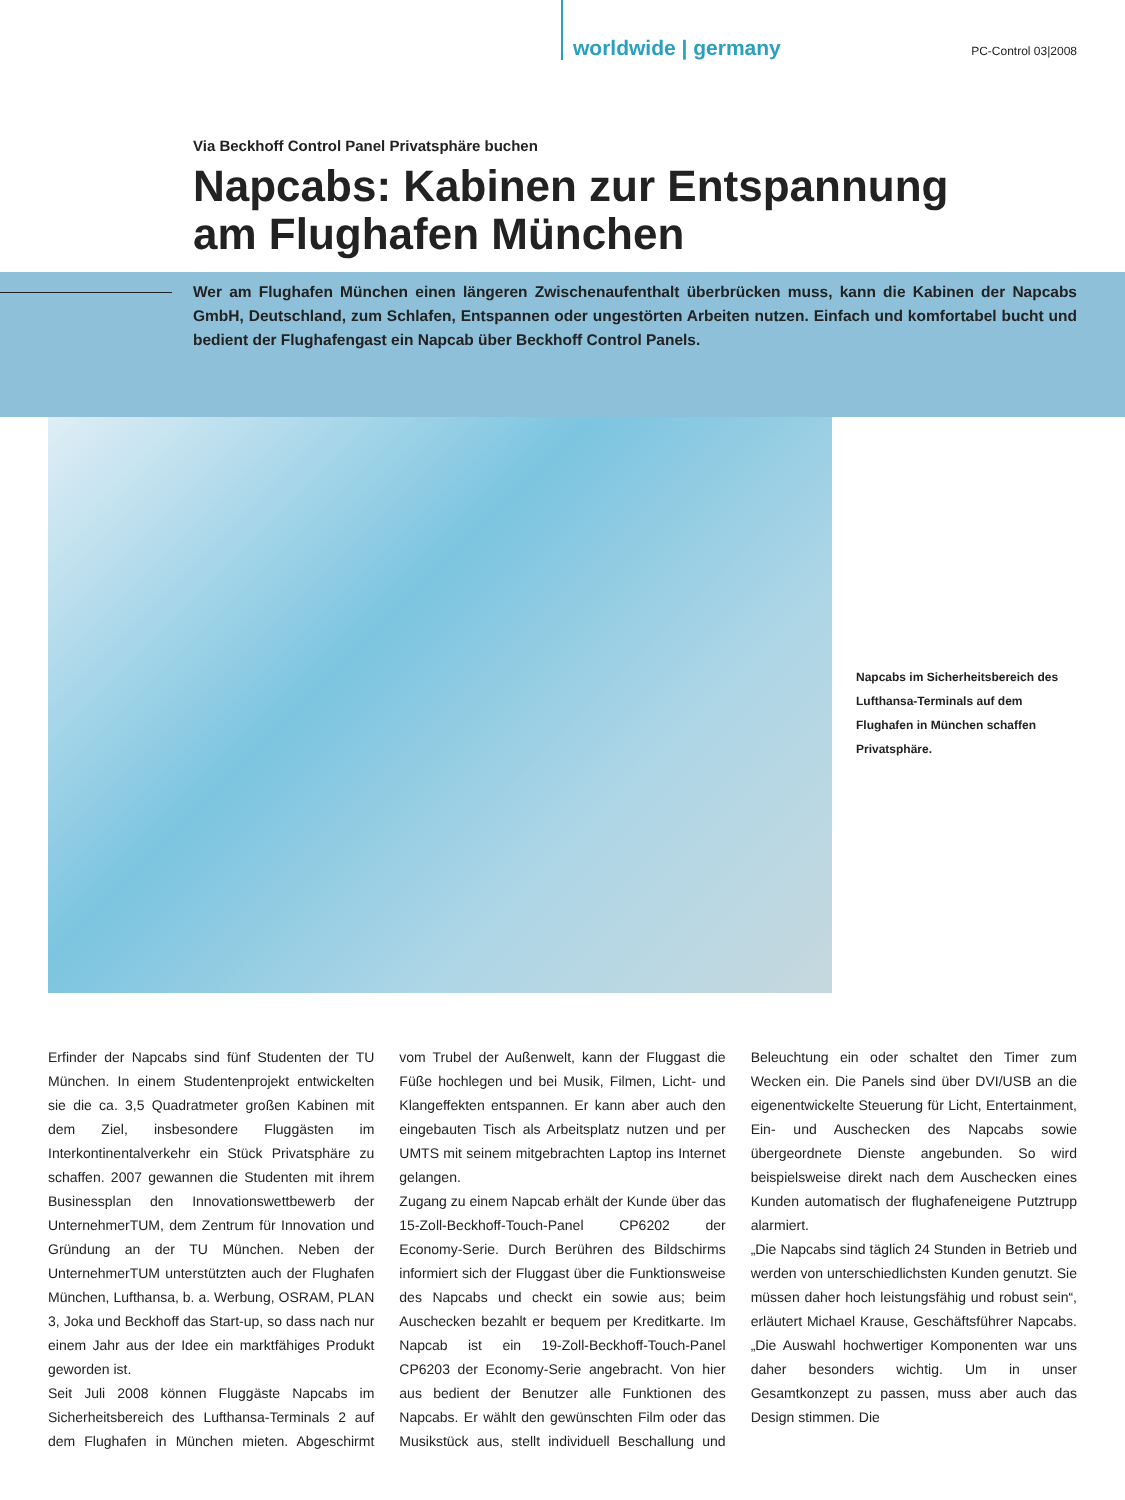worldwide | germany PC-Control 03|2008
Via Beckhoff Control Panel Privatsphäre buchen
Napcabs: Kabinen zur Entspannung
am Flughafen München
Wer am Flughafen München einen längeren Zwischenaufenthalt überbrücken muss, kann die Kabinen der Napcabs GmbH, Deutschland, zum Schlafen, Entspannen oder ungestörten Arbeiten nutzen. Einfach und komfortabel bucht und bedient der Flughafengast ein Napcab über Beckhoff Control Panels.
Napcabs im Sicherheitsbereich des Lufthansa-Terminals auf dem Flughafen in München schaffen Privatsphäre.
Erfinder der Napcabs sind fünf Studenten der TU München. In einem Studentenprojekt entwickelten sie die ca. 3,5 Quadratmeter großen Kabinen mit dem Ziel, insbesondere Fluggästen im Interkontinentalverkehr ein Stück Privatsphäre zu schaffen. 2007 gewannen die Studenten mit ihrem Businessplan den Innovationswettbewerb der UnternehmerTUM, dem Zentrum für Innovation und Gründung an der TU München. Neben der UnternehmerTUM unterstützten auch der Flughafen München, Lufthansa, b. a. Werbung, OSRAM, PLAN 3, Joka und Beckhoff das Start-up, so dass nach nur einem Jahr aus der Idee ein marktfähiges Produkt geworden ist.
Seit Juli 2008 können Fluggäste Napcabs im Sicherheitsbereich des Lufthansa-Terminals 2 auf dem Flughafen in München mieten. Abgeschirmt vom Trubel der Außenwelt, kann der Fluggast die Füße hochlegen und bei Musik, Filmen, Licht- und Klangeffekten entspannen. Er kann aber auch den eingebauten Tisch als Arbeitsplatz nutzen und per UMTS mit seinem mitgebrachten Laptop ins Internet gelangen.
Zugang zu einem Napcab erhält der Kunde über das 15-Zoll-Beckhoff-Touch-Panel CP6202 der Economy-Serie. Durch Berühren des Bildschirms informiert sich der Fluggast über die Funktionsweise des Napcabs und checkt ein sowie aus; beim Auschecken bezahlt er bequem per Kreditkarte. Im Napcab ist ein 19-Zoll-Beckhoff-Touch-Panel CP6203 der Economy-Serie angebracht. Von hier aus bedient der Benutzer alle Funktionen des Napcabs. Er wählt den gewünschten Film oder das Musikstück aus, stellt individuell Beschallung und Beleuchtung ein oder schaltet den Timer zum Wecken ein. Die Panels sind über DVI/USB an die eigenentwickelte Steuerung für Licht, Entertainment, Ein- und Auschecken des Napcabs sowie übergeordnete Dienste angebunden. So wird beispielsweise direkt nach dem Auschecken eines Kunden automatisch der flughafeneigene Putztrupp alarmiert.
„Die Napcabs sind täglich 24 Stunden in Betrieb und werden von unterschiedlichsten Kunden genutzt. Sie müssen daher hoch leistungsfähig und robust sein“, erläutert Michael Krause, Geschäftsführer Napcabs. „Die Auswahl hochwertiger Komponenten war uns daher besonders wichtig. Um in unser Gesamtkonzept zu passen, muss aber auch das Design stimmen. Die